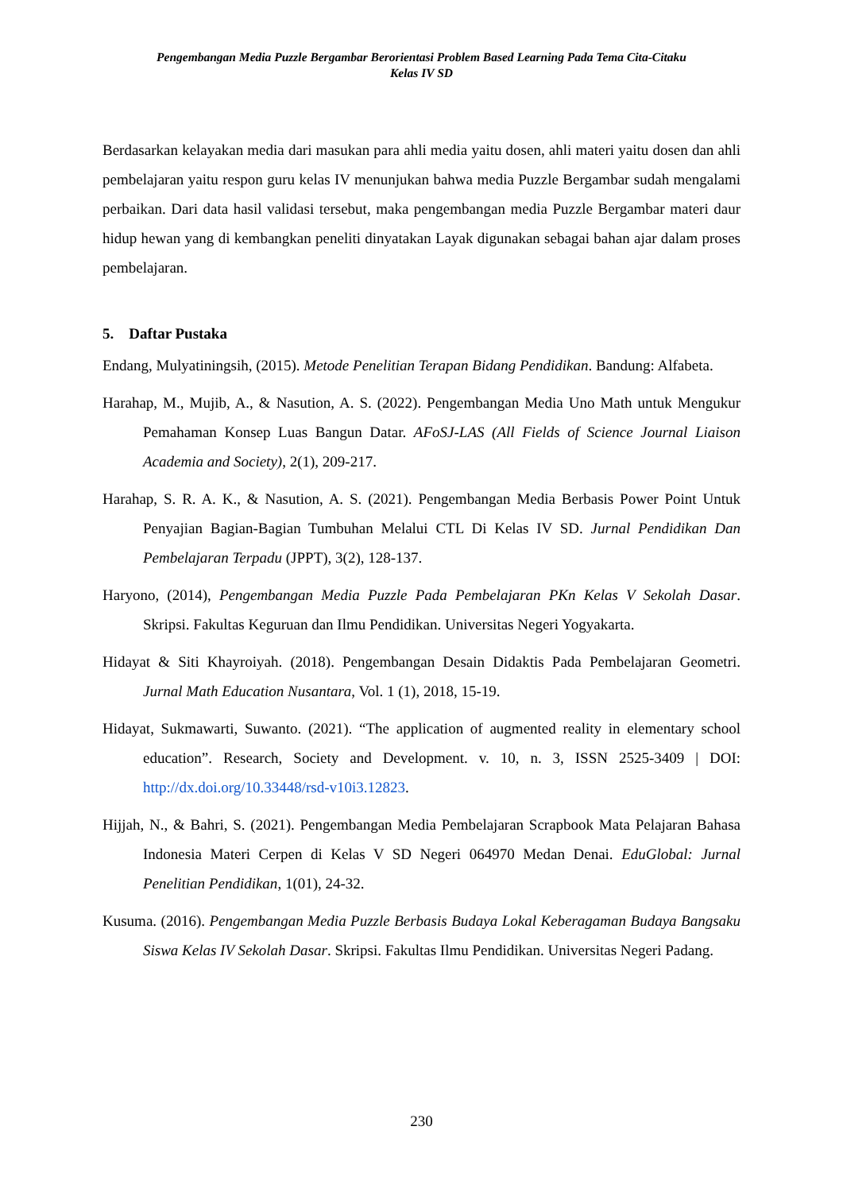Pengembangan Media Puzzle Bergambar Berorientasi Problem Based Learning Pada Tema Cita-Citaku
Kelas IV SD
Berdasarkan kelayakan media dari masukan para ahli media yaitu dosen, ahli materi yaitu dosen dan ahli pembelajaran yaitu respon guru kelas IV menunjukan bahwa media Puzzle Bergambar sudah mengalami perbaikan. Dari data hasil validasi tersebut, maka pengembangan media Puzzle Bergambar materi daur hidup hewan yang di kembangkan peneliti dinyatakan Layak digunakan sebagai bahan ajar dalam proses pembelajaran.
5. Daftar Pustaka
Endang, Mulyatiningsih, (2015). Metode Penelitian Terapan Bidang Pendidikan. Bandung: Alfabeta.
Harahap, M., Mujib, A., & Nasution, A. S. (2022). Pengembangan Media Uno Math untuk Mengukur Pemahaman Konsep Luas Bangun Datar. AFoSJ-LAS (All Fields of Science Journal Liaison Academia and Society), 2(1), 209-217.
Harahap, S. R. A. K., & Nasution, A. S. (2021). Pengembangan Media Berbasis Power Point Untuk Penyajian Bagian-Bagian Tumbuhan Melalui CTL Di Kelas IV SD. Jurnal Pendidikan Dan Pembelajaran Terpadu (JPPT), 3(2), 128-137.
Haryono, (2014), Pengembangan Media Puzzle Pada Pembelajaran PKn Kelas V Sekolah Dasar. Skripsi. Fakultas Keguruan dan Ilmu Pendidikan. Universitas Negeri Yogyakarta.
Hidayat & Siti Khayroiyah. (2018). Pengembangan Desain Didaktis Pada Pembelajaran Geometri. Jurnal Math Education Nusantara, Vol. 1 (1), 2018, 15-19.
Hidayat, Sukmawarti, Suwanto. (2021). “The application of augmented reality in elementary school education”. Research, Society and Development. v. 10, n. 3, ISSN 2525-3409 | DOI: http://dx.doi.org/10.33448/rsd-v10i3.12823.
Hijjah, N., & Bahri, S. (2021). Pengembangan Media Pembelajaran Scrapbook Mata Pelajaran Bahasa Indonesia Materi Cerpen di Kelas V SD Negeri 064970 Medan Denai. EduGlobal: Jurnal Penelitian Pendidikan, 1(01), 24-32.
Kusuma. (2016). Pengembangan Media Puzzle Berbasis Budaya Lokal Keberagaman Budaya Bangsaku Siswa Kelas IV Sekolah Dasar. Skripsi. Fakultas Ilmu Pendidikan. Universitas Negeri Padang.
230